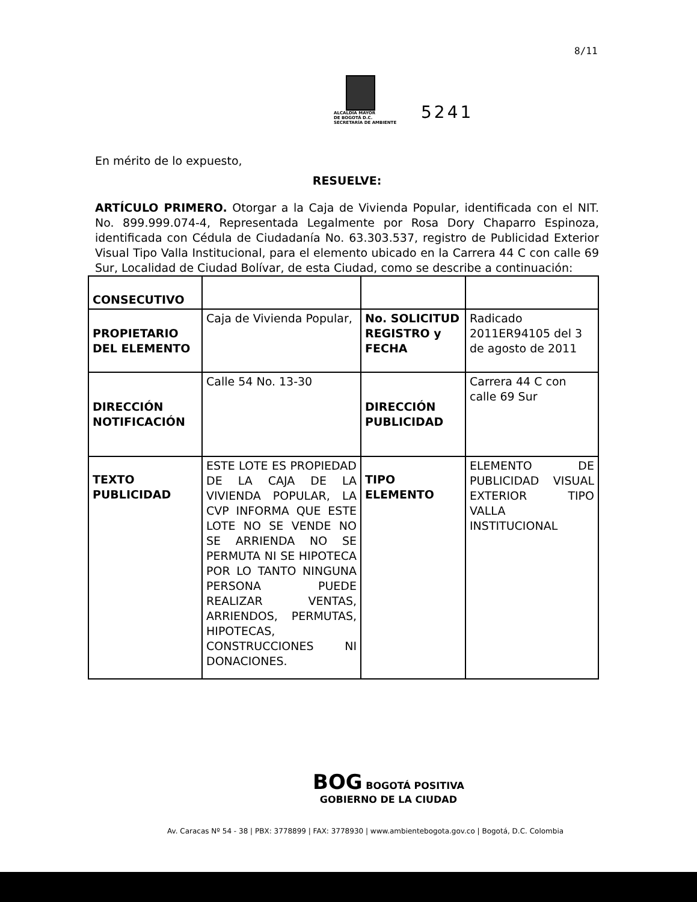8/11
ALCALDÍA MAYOR
DE BOGOTÁ D.C.
SECRETARÍA DE AMBIENTE
5241
En mérito de lo expuesto,
RESUELVE:
ARTÍCULO PRIMERO. Otorgar a la Caja de Vivienda Popular, identificada con el NIT. No. 899.999.074-4, Representada Legalmente por Rosa Dory Chaparro Espinoza, identificada con Cédula de Ciudadanía No. 63.303.537, registro de Publicidad Exterior Visual Tipo Valla Institucional, para el elemento ubicado en la Carrera 44 C con calle 69 Sur, Localidad de Ciudad Bolívar, de esta Ciudad, como se describe a continuación:
| CONSECUTIVO | | | |
| PROPIETARIO DEL ELEMENTO | Caja de Vivienda Popular, | No. SOLICITUD REGISTRO y FECHA | Radicado 2011ER94105 del 3 de agosto de 2011 |
| DIRECCIÓN NOTIFICACIÓN | Calle 54 No. 13-30 | DIRECCIÓN PUBLICIDAD | Carrera 44 C con calle 69 Sur |
| TEXTO PUBLICIDAD | ESTE LOTE ES PROPIEDAD DE LA CAJA DE LA VIVIENDA POPULAR, LA CVP INFORMA QUE ESTE LOTE NO SE VENDE NO SE ARRIENDA NO SE PERMUTA NI SE HIPOTECA POR LO TANTO NINGUNA PERSONA PUEDE REALIZAR VENTAS, ARRIENDOS, PERMUTAS, HIPOTECAS, CONSTRUCCIONES NI DONACIONES. | TIPO ELEMENTO | ELEMENTO DE PUBLICIDAD VISUAL EXTERIOR TIPO VALLA INSTITUCIONAL |
BOG BOGOTÁ POSITIVA
GOBIERNO DE LA CIUDAD
Av. Caracas Nº 54 - 38 | PBX: 3778899 | FAX: 3778930 | www.ambientebogota.gov.co | Bogotá, D.C. Colombia